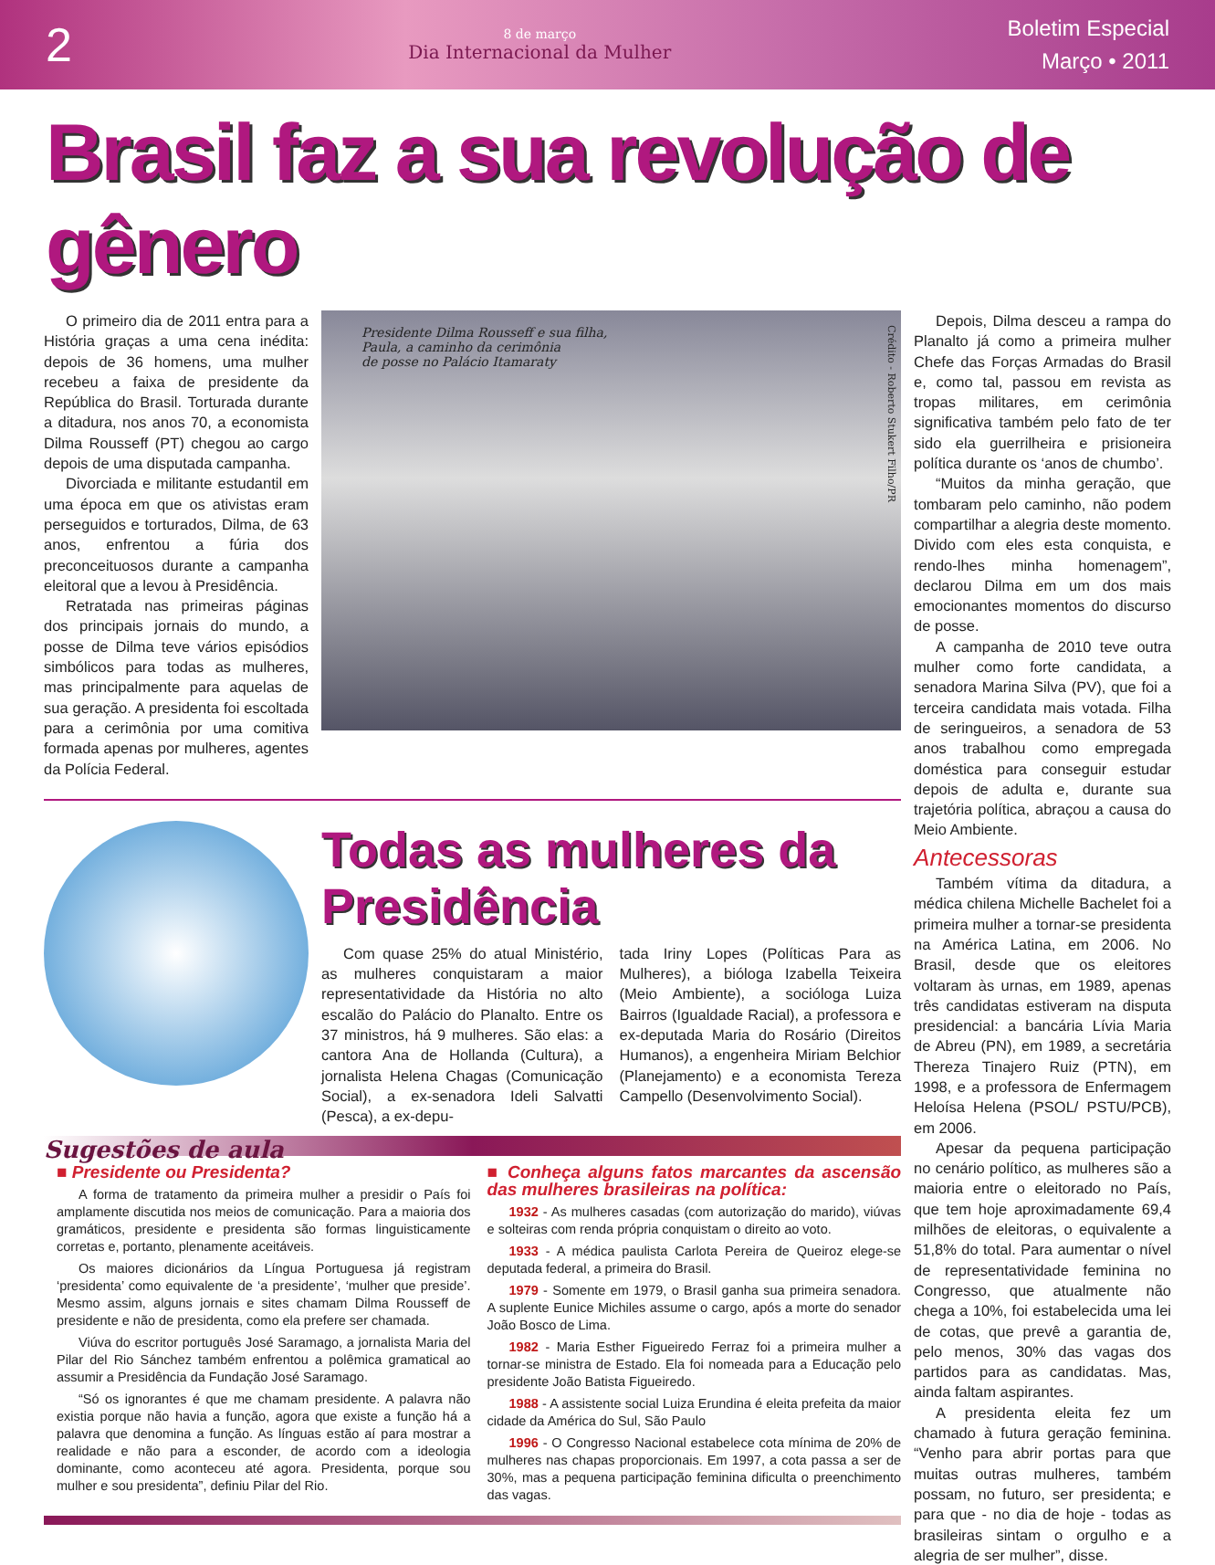2
8 de março
Dia Internacional da Mulher
Boletim Especial
Março • 2011
Brasil faz a sua revolução de gênero
O primeiro dia de 2011 entra para a História graças a uma cena inédita: depois de 36 homens, uma mulher recebeu a faixa de presidente da República do Brasil. Torturada durante a ditadura, nos anos 70, a economista Dilma Rousseff (PT) chegou ao cargo depois de uma disputada campanha.
Divorciada e militante estudantil em uma época em que os ativistas eram perseguidos e torturados, Dilma, de 63 anos, enfrentou a fúria dos preconceituosos durante a campanha eleitoral que a levou à Presidência.
Retratada nas primeiras páginas dos principais jornais do mundo, a posse de Dilma teve vários episódios simbólicos para todas as mulheres, mas principalmente para aquelas de sua geração. A presidenta foi escoltada para a cerimônia por uma comitiva formada apenas por mulheres, agentes da Polícia Federal.
Presidente Dilma Rousseff e sua filha,
Paula, a caminho da cerimônia
de posse no Palácio Itamaraty
Crédito - Roberto Stukert Filho/PR
Todas as mulheres da Presidência
Com quase 25% do atual Ministério, as mulheres conquistaram a maior representatividade da História no alto escalão do Palácio do Planalto. Entre os 37 ministros, há 9 mulheres. São elas: a cantora Ana de Hollanda (Cultura), a jornalista Helena Chagas (Comunicação Social), a ex-senadora Ideli Salvatti (Pesca), a ex-depu-
tada Iriny Lopes (Políticas Para as Mulheres), a bióloga Izabella Teixeira (Meio Ambiente), a socióloga Luiza Bairros (Igualdade Racial), a professora e ex-deputada Maria do Rosário (Direitos Humanos), a engenheira Miriam Belchior (Planejamento) e a economista Tereza Campello (Desenvolvimento Social).
Sugestões de aula
■ Presidente ou Presidenta?
A forma de tratamento da primeira mulher a presidir o País foi amplamente discutida nos meios de comunicação. Para a maioria dos gramáticos, presidente e presidenta são formas linguisticamente corretas e, portanto, plenamente aceitáveis.
Os maiores dicionários da Língua Portuguesa já registram ‘presidenta’ como equivalente de ‘a presidente’, ‘mulher que preside’. Mesmo assim, alguns jornais e sites chamam Dilma Rousseff de presidente e não de presidenta, como ela prefere ser chamada.
Viúva do escritor português José Saramago, a jornalista Maria del Pilar del Rio Sánchez também enfrentou a polêmica gramatical ao assumir a Presidência da Fundação José Saramago.
“Só os ignorantes é que me chamam presidente. A palavra não existia porque não havia a função, agora que existe a função há a palavra que denomina a função. As línguas estão aí para mostrar a realidade e não para a esconder, de acordo com a ideologia dominante, como aconteceu até agora. Presidenta, porque sou mulher e sou presidenta”, definiu Pilar del Rio.
■ Conheça alguns fatos marcantes da ascensão das mulheres brasileiras na política:
1932 - As mulheres casadas (com autorização do marido), viúvas e solteiras com renda própria conquistam o direito ao voto.
1933 - A médica paulista Carlota Pereira de Queiroz elege-se deputada federal, a primeira do Brasil.
1979 - Somente em 1979, o Brasil ganha sua primeira senadora. A suplente Eunice Michiles assume o cargo, após a morte do senador João Bosco de Lima.
1982 - Maria Esther Figueiredo Ferraz foi a primeira mulher a tornar-se ministra de Estado. Ela foi nomeada para a Educação pelo presidente João Batista Figueiredo.
1988 - A assistente social Luiza Erundina é eleita prefeita da maior cidade da América do Sul, São Paulo
1996 - O Congresso Nacional estabelece cota mínima de 20% de mulheres nas chapas proporcionais. Em 1997, a cota passa a ser de 30%, mas a pequena participação feminina dificulta o preenchimento das vagas.
Depois, Dilma desceu a rampa do Planalto já como a primeira mulher Chefe das Forças Armadas do Brasil e, como tal, passou em revista as tropas militares, em cerimônia significativa também pelo fato de ter sido ela guerrilheira e prisioneira política durante os ‘anos de chumbo’.
“Muitos da minha geração, que tombaram pelo caminho, não podem compartilhar a alegria deste momento. Divido com eles esta conquista, e rendo-lhes minha homenagem”, declarou Dilma em um dos mais emocionantes momentos do discurso de posse.
A campanha de 2010 teve outra mulher como forte candidata, a senadora Marina Silva (PV), que foi a terceira candidata mais votada. Filha de seringueiros, a senadora de 53 anos trabalhou como empregada doméstica para conseguir estudar depois de adulta e, durante sua trajetória política, abraçou a causa do Meio Ambiente.
Antecessoras
Também vítima da ditadura, a médica chilena Michelle Bachelet foi a primeira mulher a tornar-se presidenta na América Latina, em 2006. No Brasil, desde que os eleitores voltaram às urnas, em 1989, apenas três candidatas estiveram na disputa presidencial: a bancária Lívia Maria de Abreu (PN), em 1989, a secretária Thereza Tinajero Ruiz (PTN), em 1998, e a professora de Enfermagem Heloísa Helena (PSOL/ PSTU/PCB), em 2006.
Apesar da pequena participação no cenário político, as mulheres são a maioria entre o eleitorado no País, que tem hoje aproximadamente 69,4 milhões de eleitoras, o equivalente a 51,8% do total. Para aumentar o nível de representatividade feminina no Congresso, que atualmente não chega a 10%, foi estabelecida uma lei de cotas, que prevê a garantia de, pelo menos, 30% das vagas dos partidos para as candidatas. Mas, ainda faltam aspirantes.
A presidenta eleita fez um chamado à futura geração feminina. “Venho para abrir portas para que muitas outras mulheres, também possam, no futuro, ser presidenta; e para que - no dia de hoje - todas as brasileiras sintam o orgulho e a alegria de ser mulher”, disse.